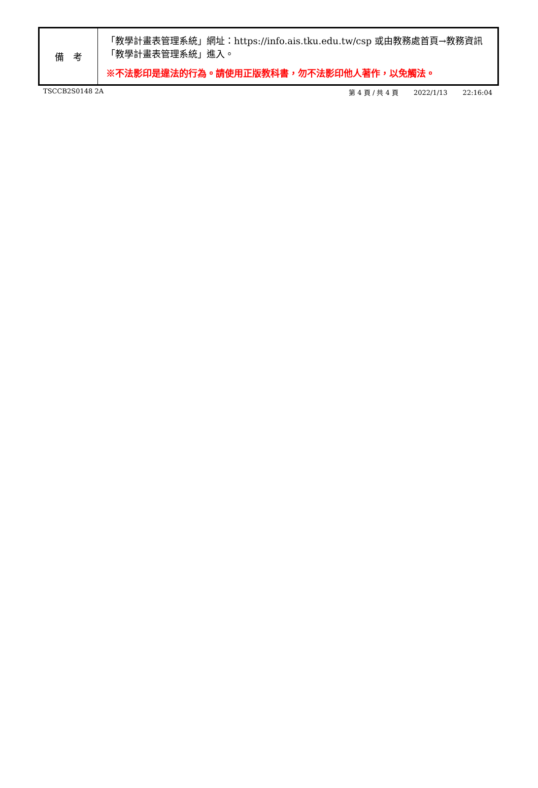| 備 考 | 「教學計畫表管理系統」網址： https://info.ais.tku.edu.tw/csp 或由教務處首頁→教務資訊「教學計畫表管理系統」進入。 ※不法影印是違法的行為。請使用正版教科書，勿不法影印他人著作，以免觸法。 |
TSCCB2S0148 2A 第 4 頁 / 共 4 頁 2022/1/13 22:16:04